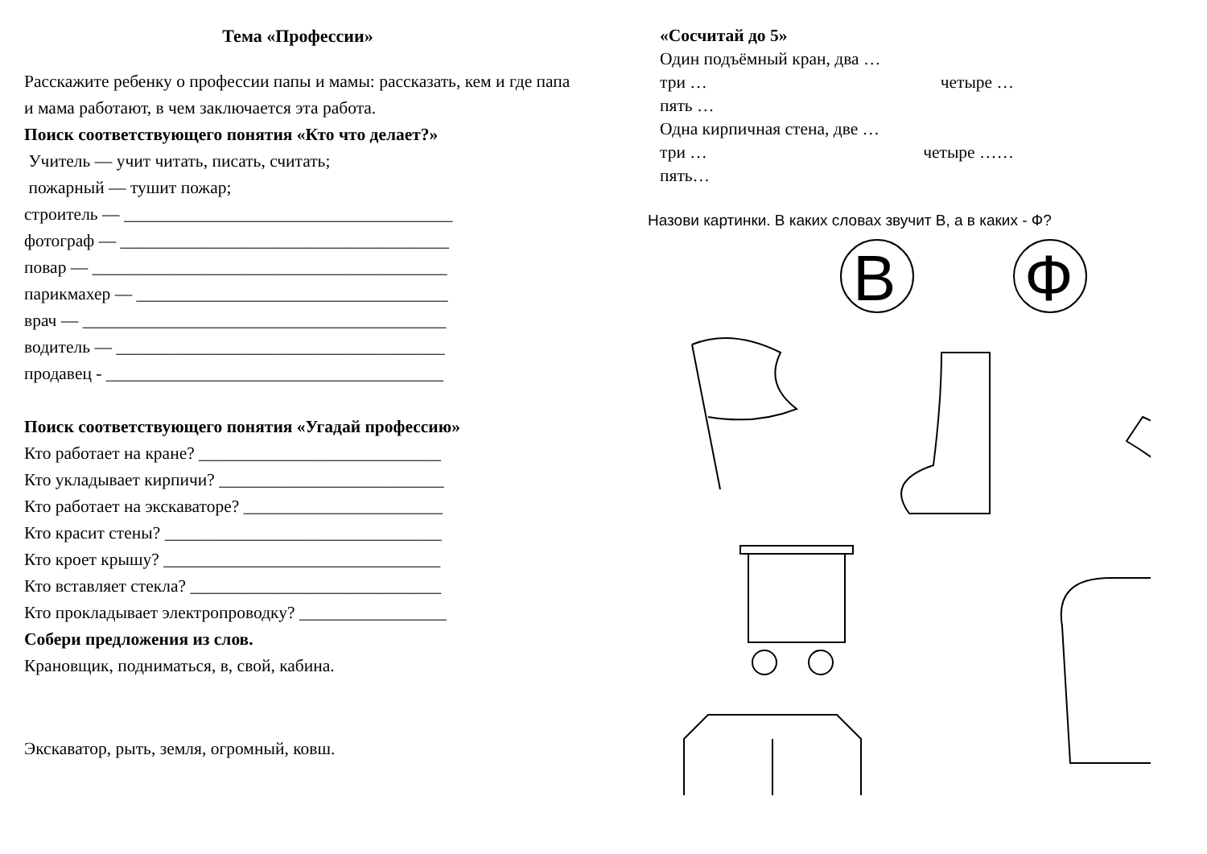Тема «Профессии»
Расскажите ребенку о профессии папы и мамы: рассказать, кем и где папа и мама работают, в чем заключается эта работа.
Поиск соответствующего понятия «Кто что делает?»
Учитель — учит читать, писать, считать;
пожарный — тушит пожар;
строитель — ______________________________________
фотограф — ______________________________________
повар — _________________________________________
парикмахер — ____________________________________
врач — __________________________________________
водитель — ______________________________________
продавец - _______________________________________
Поиск соответствующего понятия «Угадай профессию»
Кто работает на кране? ____________________________
Кто укладывает кирпичи? __________________________
Кто работает на экскаваторе? _______________________
Кто красит стены? ________________________________
Кто кроет крышу? ________________________________
Кто вставляет стекла? _____________________________
Кто прокладывает электропроводку? _________________
Собери предложения из слов.
Крановщик, подниматься, в, свой, кабина.
Экскаватор, рыть, земля, огромный, ковш.
«Сосчитай до 5»
Один подъёмный кран, два …
три … четыре …
пять …
Одна кирпичная стена, две …
три … четыре ……
пять…
Назови картинки. В каких словах звучит В, а в каких - Ф?
В
Ф